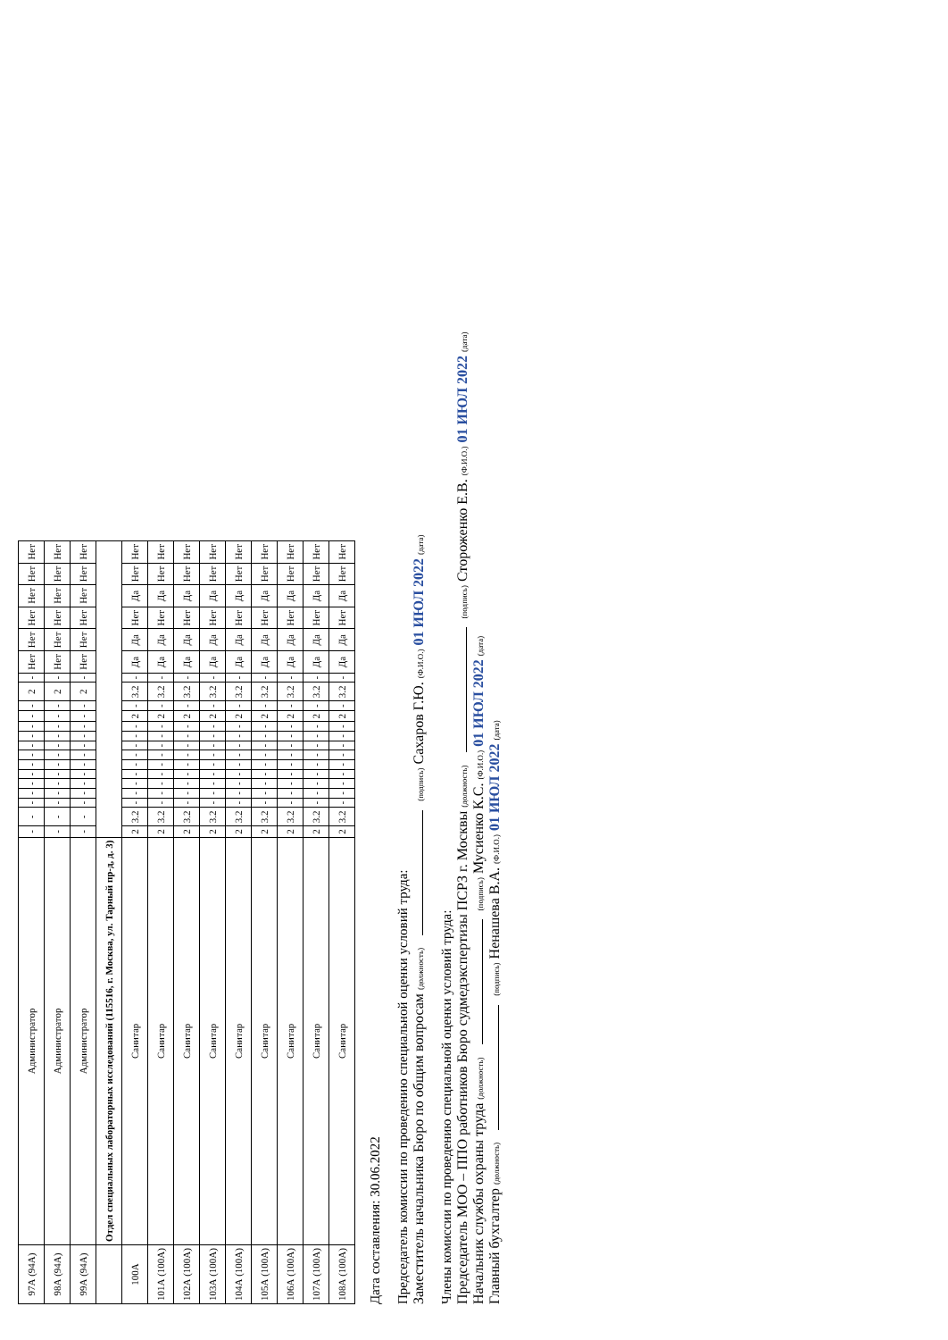| 97А (94А) | Администратор | - | - | - | - | - | - | - | - | - | - | - | - | - | 2 | - | Нет | Нет | Нет | Нет | Нет | Нет |
| 98А (94А) | Администратор | - | - | - | - | - | - | - | - | - | - | - | - | - | 2 | - | Нет | Нет | Нет | Нет | Нет | Нет |
| 99А (94А) | Администратор | - | - | - | - | - | - | - | - | - | - | - | - | - | 2 | - | Нет | Нет | Нет | Нет | Нет | Нет |
| | Отдел специальных лабораторных исследований (115516, г. Москва, ул. Тарный пр-д, д. 3) | | | | | | | | | | | | | | | | | | | | | |
| 100А | Санитар | 2 | 3.2 | - | - | - | - | - | - | - | - | - | 2 | - | 3.2 | - | Да | Да | Нет | Да | Нет | Нет |
| 101А (100А) | Санитар | 2 | 3.2 | - | - | - | - | - | - | - | - | - | 2 | - | 3.2 | - | Да | Да | Нет | Да | Нет | Нет |
| 102А (100А) | Санитар | 2 | 3.2 | - | - | - | - | - | - | - | - | - | 2 | - | 3.2 | - | Да | Да | Нет | Да | Нет | Нет |
| 103А (100А) | Санитар | 2 | 3.2 | - | - | - | - | - | - | - | - | - | 2 | - | 3.2 | - | Да | Да | Нет | Да | Нет | Нет |
| 104А (100А) | Санитар | 2 | 3.2 | - | - | - | - | - | - | - | - | - | 2 | - | 3.2 | - | Да | Да | Нет | Да | Нет | Нет |
| 105А (100А) | Санитар | 2 | 3.2 | - | - | - | - | - | - | - | - | - | 2 | - | 3.2 | - | Да | Да | Нет | Да | Нет | Нет |
| 106А (100А) | Санитар | 2 | 3.2 | - | - | - | - | - | - | - | - | - | 2 | - | 3.2 | - | Да | Да | Нет | Да | Нет | Нет |
| 107А (100А) | Санитар | 2 | 3.2 | - | - | - | - | - | - | - | - | - | 2 | - | 3.2 | - | Да | Да | Нет | Да | Нет | Нет |
| 108А (100А) | Санитар | 2 | 3.2 | - | - | - | - | - | - | - | - | - | 2 | - | 3.2 | - | Да | Да | Нет | Да | Нет | Нет |
Дата составления: 30.06.2022
Председатель комиссии по проведению специальной оценки условий труда:
Заместитель начальника Бюро по общим вопросам (должность) (подпись) Сахаров Г.Ю. (Ф.И.О.) 01 ИЮЛ 2022 (дата)
Члены комиссии по проведению специальной оценки условий труда:
Председатель МОО – ППО работников Бюро судмедэкспертизы ПСРЗ г. Москвы (должность) (подпись) Стороженко Е.В. (Ф.И.О.) 01 ИЮЛ 2022 (дата)
Начальник службы охраны труда (должность) (подпись) Мусиенко К.С. (Ф.И.О.) 01 ИЮЛ 2022 (дата)
Главный бухгалтер (должность) (подпись) Ненашева В.А. (Ф.И.О.) 01 ИЮЛ 2022 (дата)